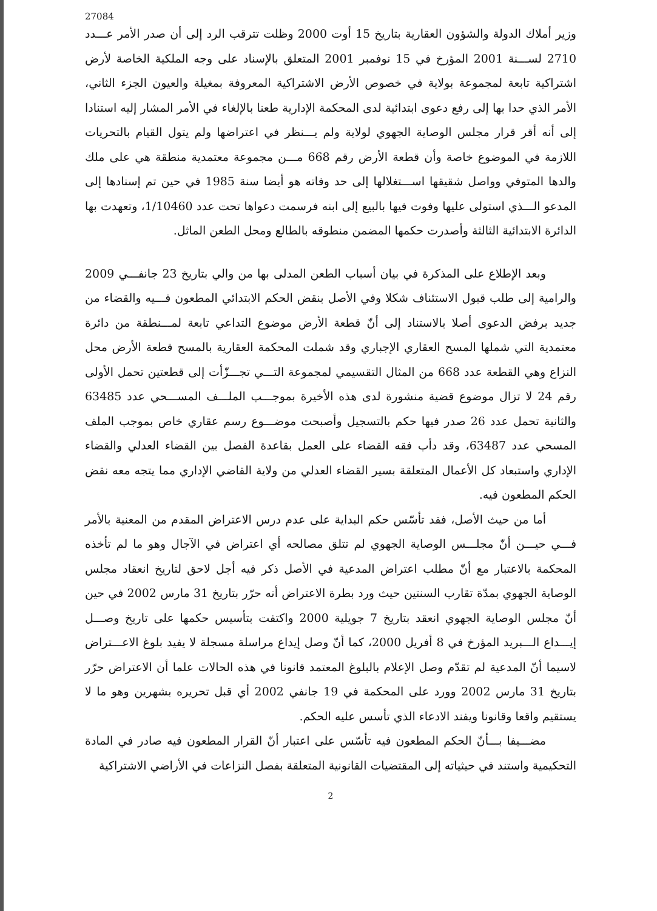27084
وزير أملاك الدولة والشؤون العقارية بتاريخ 15 أوت 2000 وظلت تترقب الرد إلى أن صدر الأمر عـــدد 2710 لســـنة 2001 المؤرخ في 15 نوفمبر 2001 المتعلق بالإسناد على وجه الملكية الخاصة لأرض اشتراكية تابعة لمجموعة بولاية في خصوص الأرض الاشتراكية المعروفة بمغيلة والعيون الجزء الثاني، الأمر الذي حدا بها إلى رفع دعوى ابتدائية لدى المحكمة الإدارية طعنا بالإلغاء في الأمر المشار إليه استنادا إلى أنه أقر قرار مجلس الوصاية الجهوي لولاية ولم يـــنظر في اعتراضها ولم يتول القيام بالتحريات اللازمة في الموضوع خاصة وأن قطعة الأرض رقم 668 مـــن مجموعة معتمدية منطقة هي على ملك والدها المتوفي وواصل شقيقها اســـتغلالها إلى حد وفاته هو أيضا سنة 1985 في حين تم إسنادها إلى المدعو الـــذي استولى عليها وفوت فيها بالبيع إلى ابنه فرسمت دعواها تحت عدد 1/10460، وتعهدت بها الدائرة الابتدائية الثالثة وأصدرت حكمها المضمن منطوقه بالطالع ومحل الطعن الماثل.
وبعد الإطلاع على المذكرة في بيان أسباب الطعن المدلى بها من والي بتاريخ 23 جانفـــي 2009 والرامية إلى طلب قبول الاستئناف شكلا وفي الأصل بنقض الحكم الابتدائي المطعون فـــيه والقضاء من جديد برفض الدعوى أصلا بالاستناد إلى أنّ قطعة الأرض موضوع التداعي تابعة لمـــنطقة من دائرة معتمدية التي شملها المسح العقاري الإجباري وقد شملت المحكمة العقارية بالمسح قطعة الأرض محل النزاع وهي القطعة عدد 668 من المثال التقسيمي لمجموعة التـــي تجـــزّأت إلى قطعتين تحمل الأولى رقم 24 لا تزال موضوع قضية منشورة لدى هذه الأخيرة بموجـــب الملـــف المســـحي عدد 63485 والثانية تحمل عدد 26 صدر فيها حكم بالتسجيل وأصبحت موضـــوع رسم عقاري خاص بموجب الملف المسحي عدد 63487، وقد دأب فقه القضاء على العمل بقاعدة الفصل بين القضاء العدلي والقضاء الإداري واستبعاد كل الأعمال المتعلقة بسير القضاء العدلي من ولاية القاضي الإداري مما يتجه معه نقض الحكم المطعون فيه.
أما من حيث الأصل، فقد تأسّس حكم البداية على عدم درس الاعتراض المقدم من المعنية بالأمر فـــي حيـــن أنّ مجلـــس الوصاية الجهوي لم تتلق مصالحه أي اعتراض في الآجال وهو ما لم تأخذه المحكمة بالاعتبار مع أنّ مطلب اعتراض المدعية في الأصل ذكر فيه أجل لاحق لتاريخ انعقاد مجلس الوصاية الجهوي بمدّة تقارب السنتين حيث ورد بطرة الاعتراض أنه حرّر بتاريخ 31 مارس 2002 في حين أنّ مجلس الوصاية الجهوي انعقد بتاريخ 7 جويلية 2000 واكتفت بتأسيس حكمها على تاريخ وصـــل إيـــداع الـــبريد المؤرخ في 8 أفريل 2000، كما أنّ وصل إيداع مراسلة مسجلة لا يفيد بلوغ الاعـــتراض لاسيما أنّ المدعية لم تقدّم وصل الإعلام بالبلوغ المعتمد قانونا في هذه الحالات علما أن الاعتراض حرّر بتاريخ 31 مارس 2002 وورد على المحكمة في 19 جانفي 2002 أي قبل تحريره بشهرين وهو ما لا يستقيم واقعا وقانونا ويفند الادعاء الذي تأسس عليه الحكم.
مضـــيفا بـــأنّ الحكم المطعون فيه تأسّس على اعتبار أنّ القرار المطعون فيه صادر في المادة التحكيمية واستند في حيثياته إلى المقتضيات القانونية المتعلقة بفصل النزاعات في الأراضي الاشتراكية
2